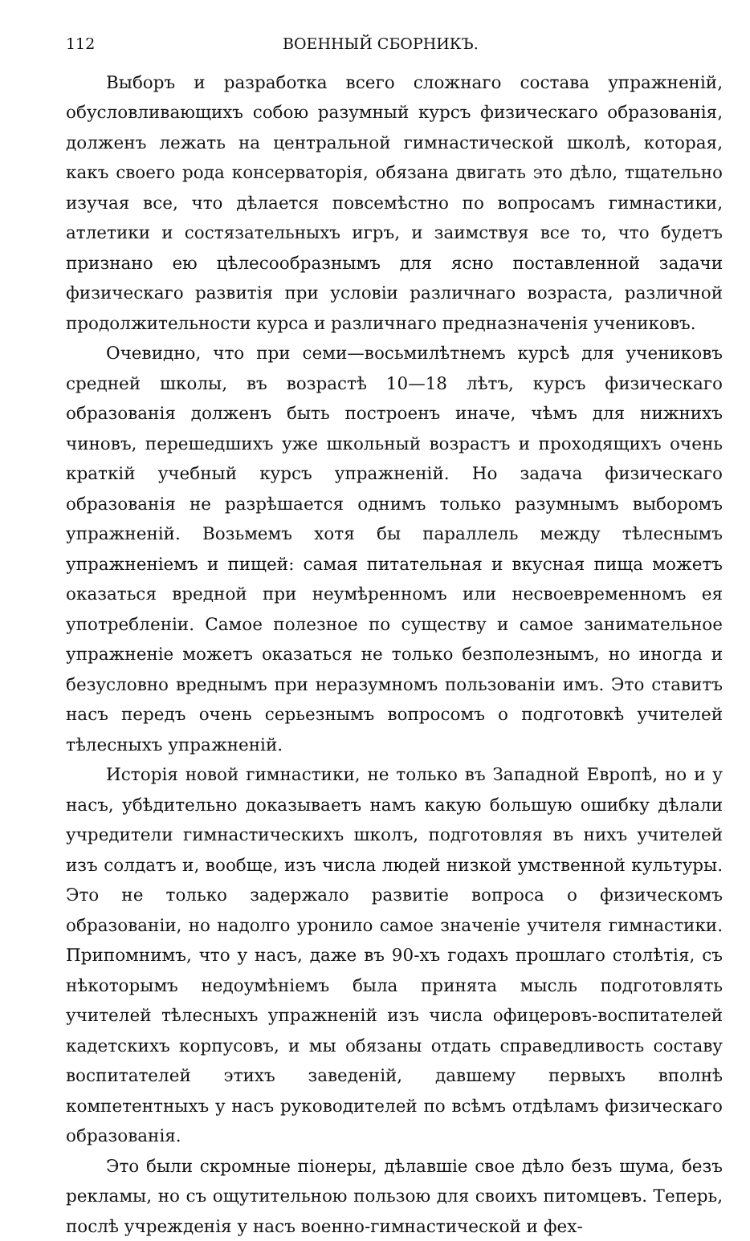112 ВОЕННЫЙ СБОРНИКЪ.
Выборъ и разработка всего сложнаго состава упражненій, обусловливающихъ собою разумный курсъ физическаго образованія, долженъ лежать на центральной гимнастической школѣ, которая, какъ своего рода консерваторія, обязана двигать это дѣло, тщательно изучая все, что дѣлается повсемѣстно по вопросамъ гимнастики, атлетики и состязательныхъ игръ, и заимствуя все то, что будетъ признано ею цѣлесообразнымъ для ясно поставленной задачи физическаго развитія при условіи различнаго возраста, различной продолжительности курса и различнаго предназначенія учениковъ.
Очевидно, что при семи—восьмилѣтнемъ курсѣ для учениковъ средней школы, въ возрастѣ 10—18 лѣтъ, курсъ физическаго образованія долженъ быть построенъ иначе, чѣмъ для нижнихъ чиновъ, перешедшихъ уже школьный возрастъ и проходящихъ очень краткій учебный курсъ упражненій. Но задача физическаго образованія не разрѣшается однимъ только разумнымъ выборомъ упражненій. Возьмемъ хотя бы параллель между тѣлеснымъ упражненіемъ и пищей: самая питательная и вкусная пища можетъ оказаться вредной при неумѣренномъ или несвоевременномъ ея употребленіи. Самое полезное по существу и самое занимательное упражненіе можетъ оказаться не только безполезнымъ, но иногда и безусловно вреднымъ при неразумномъ пользованіи имъ. Это ставитъ насъ передъ очень серьезнымъ вопросомъ о подготовкѣ учителей тѣлесныхъ упражненій.
Исторія новой гимнастики, не только въ Западной Европѣ, но и у насъ, убѣдительно доказываетъ намъ какую большую ошибку дѣлали учредители гимнастическихъ школъ, подготовляя въ нихъ учителей изъ солдатъ и, вообще, изъ числа людей низкой умственной культуры. Это не только задержало развитіе вопроса о физическомъ образованіи, но надолго уронило самое значеніе учителя гимнастики. Припомнимъ, что у насъ, даже въ 90-хъ годахъ прошлаго столѣтія, съ нѣкоторымъ недоумѣніемъ была принята мысль подготовлять учителей тѣлесныхъ упражненій изъ числа офицеровъ-воспитателей кадетскихъ корпусовъ, и мы обязаны отдать справедливость составу воспитателей этихъ заведеній, давшему первыхъ вполнѣ компетентныхъ у насъ руководителей по всѣмъ отдѣламъ физическаго образованія.
Это были скромные піонеры, дѣлавшіе свое дѣло безъ шума, безъ рекламы, но съ ощутительною пользою для своихъ питомцевъ. Теперь, послѣ учрежденія у насъ военно-гимнастической и фех-